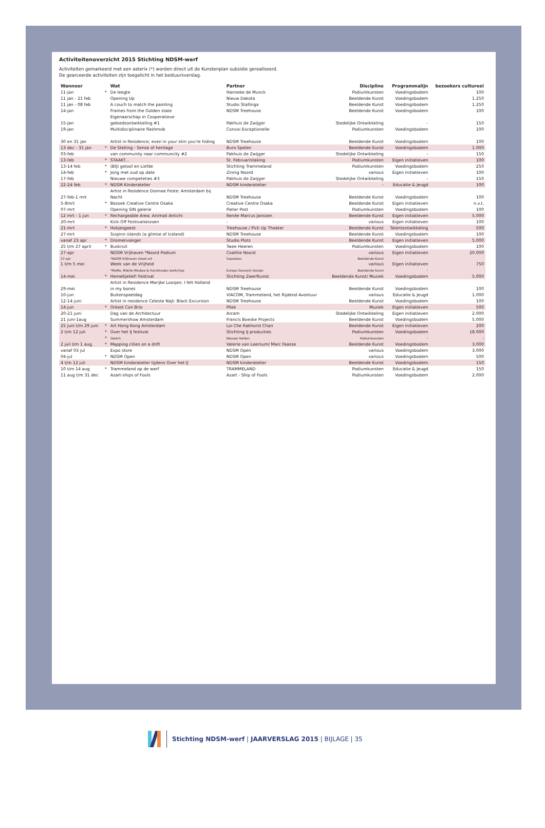Activiteitenoverzicht 2015 Stichting NDSM-werf
Activiteiten gemarkeerd met een asterix (*) worden direct uit de Kunstenplan subsidie gerealiseerd.
De gearceerde activiteiten zijn toegelicht in het bestuursverslag.
| Wanneer | | Wat | Partner | Discipline | Programmalijn | bezoekers cultureel |
| --- | --- | --- | --- | --- | --- | --- |
| 11-jan | * | De leegte | Hanneke de Munck | Podiumkunsten | Voedingsbodem | 100 |
| 11 jan - 21 feb | | Opening Up | Nieuw Dakota | Beeldende Kunst | Voedingsbodem | 1.250 |
| 11 jan - 08 feb | | A couch to match the painting | Studio Stallinga | Beeldende Kunst | Voedingsbodem | 1.250 |
| 14-jan | | Frames from the Golden state | NDSM Treehouse | Beeldende Kunst | Voedingsbodem | 100 |
| | | Eigenaarschap in Cooperatieve | | | | |
| 15-jan | | gebiedsontwikkeling #1 | Pakhuis de Zwijger | Stedelijke Ontwikkeling | - | 150 |
| 19-jan | | Multidisciplinaire flashmob | Convoi Exceptionelle | Podiumkunsten | Voedingsbodem | 100 |
| 30 en 31 jan | | Artist in Residence; even in your skin you're hiding | NDSM Treehouse | Beeldende Kunst | Voedingsbodem | 100 |
| 13 dec - 31 jan | * | De Stelling - Sense of heritage | Buro Spelen | Beeldende Kunst | Voedingsbodem | 1.000 |
| 03-feb | | van community naar communcity #2 | Pakhuis de Zwijger | Stedelijke Ontwikkeling | - | 150 |
| 13-feb | * | STAAKT... | St. Februaristaking | Podiumkunsten | Eigen initiatieven | 100 |
| 13-14 feb | * | (BIJ) geloof en Liefde | Stichting Trammeland | Podiumkunsten | Voedingsbodem | 250 |
| 14-feb | * | Jong met oud op date | Zinnig Noord | various | Eigen initiatieven | 100 |
| 17-feb | | Nieuwe competeties #3 | Pakhuis de Zwijger | Stedelijke Ontwikkeling | - | 150 |
| 22-24 feb | * | NDSM Kinderatelier | NDSM kinderatelier | - | Educatie & Jeugd | 100 |
| | | Artist in Residence Donnee Feste: Amsterdam bij | | | | |
| 27-feb-1 mrt | | Nacht | NDSM Treehouse | Beeldende Kunst | Voedingsbodem | 100 |
| 5-8mrt | * | Bezoek Creative Centre Osaka | Creative Centre Osaka | Beeldende Kunst | Eigen initiatieven | n.v.t. |
| 07-mrt | | Opening SIN galerie | Pieter Post | Podiumkunsten | Voedingsbodem | 100 |
| 12 mrt - 1 jun | * | Rechargeable Area: Animali Antichi | Renée Marcus Janssen | Beeldende Kunst | Eigen initiatieven | 5.000 |
| 20-mrt | | Kick-Off Festivalseizoen | - | various | Eigen initiatieven | 100 |
| 21-mrt | * | Hokjesgeest | Treehouse / Pick Up Theater | Beeldende Kunst | Talentontwikkeling | 500 |
| 27-mrt | | Svipinn islands (a glimse of Iceland) | NDSM Treehouse | Beeldende Kunst | Voedingsbodem | 100 |
| vanaf 23 apr | * | Dromenvanger | Studio Plots | Beeldende Kunst | Eigen initiatieven | 5.000 |
| 25 t/m 27 april | * | Buskruit | Twee Heeren | Podiumkunsten | Voedingsbodem | 100 |
| 27-apr | | NDSM Vrijhaven *Noord Podium | Coalitie Noord | various | Eigen initiatieven | 20.000 |
| 27-apr | | *NDSM Vrijhaven street art | Superplus | Beeldende Kunst | | |
| 1 t/m 5 mei | | Week van de Vrijheid | | various | Eigen initiatieven | 750 |
| | | *MoMo, Mobile Moskee & Handmades workshop | Europe Souvenir Design | Beeldende Kunst | - | |
| 14-mei | * | Hemeltjelief! Festival | Stichting Zwerfkunst | Beeldende Kunst/ Muziek | Voedingsbodem | 5.000 |
| | | Artist in Residence Marijke Loosjes: I felt Holland | | | | |
| 29-mei | | in my bones | NDSM Treehouse | Beeldende Kunst | Voedingsbodem | 100 |
| 10-jun | | Buitenspeeldag | VIACOM, Trammeland, het Rijdend Avontuur | various | Educatie & Jeugd | 1.000 |
| 12-14 juni | | Artist in residence Celeste Najt: Black Excursion | NDSM Treehouse | Beeldende Kunst | Voedingsbodem | 100 |
| 14-jun | * | Orkest Con Brio | Pllek | Muziek | Eigen initiatieven | 500 |
| 20-21 juni | | Dag van de Architectuur | Arcam | Stedelijke Ontwikkeling | Eigen initiatieven | 2.000 |
| 21 juni-1aug | | Summershow Amsterdam | Francis Boeske Projects | Beeldende Kunst | Voedingsbodem | 5.000 |
| 25 juni t/m 29 juni | * | Art Hong Kong Amsterdam | Loi Che Rakhorst Chan | Beeldende Kunst | Eigen initiatieven | 200 |
| 2 t/m 12 juli | * | Over het IJ festival | Stichting IJ producties | Podiumkunsten | Voedingsbodem | 18.000 |
| | * | Sketch | Nieuwe Helden | Podiumkunsten | - | - |
| 2 juli t/m 1 aug. | * | Mapping cities on a drift | Valerie van Leersum/ Marc Faasse | Beeldende Kunst | Voedingsbodem | 3.000 |
| vanaf 03 jul | | Expo store | NDSM Open | various | Voedingsbodem | 3.000 |
| 04-jul | * | NDSM Open | NDSM Open | various | Voedingsbodem | 500 |
| 4 t/m 12 juli | | NDSM kinderatelier tijdens Over het IJ | NDSM kinderatelier | Beeldende Kunst | Voedingsbodem | 150 |
| 10 t/m 14 aug | * | Trammeland op de werf | TRAMMELAND | Podiumkunsten | Educatie & Jeugd | 150 |
| 11 aug t/m 31 dec | | Azart-ships of Fools | Azart - Ship of Fools | Podiumkunsten | Voedingsbodem | 2.000 |
Stichting NDSM-werf | JAARVERSLAG 2015 | BIJLAGE | 35